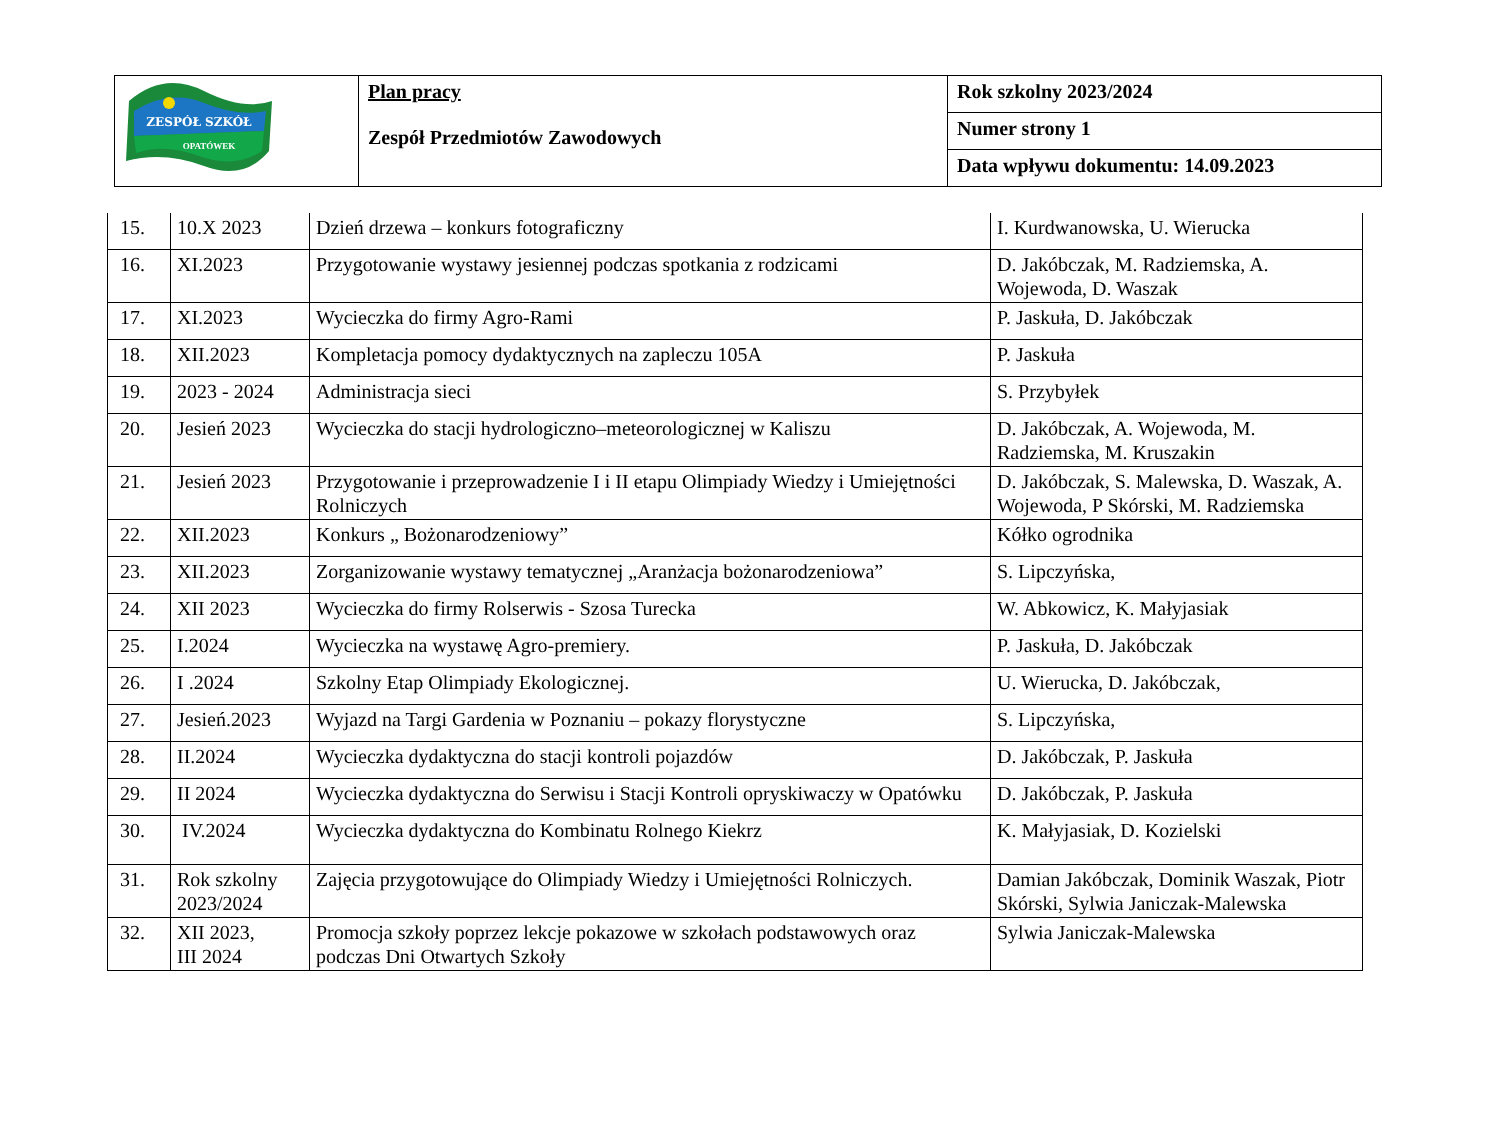| ZESPÓŁ SZKÓŁ OPATÓWEK | Plan pracy Zespół Przedmiotów Zawodowych | Rok szkolny 2023/2024 |
| | | Numer strony 1 |
| | | Data wpływu dokumentu: 14.09.2023 |
| 15. | 10.X 2023 | Dzień drzewa – konkurs fotograficzny | I. Kurdwanowska, U. Wierucka |
| 16. | XI.2023 | Przygotowanie wystawy jesiennej podczas spotkania z rodzicami | D. Jakóbczak, M. Radziemska, A. Wojewoda, D. Waszak |
| 17. | XI.2023 | Wycieczka do firmy Agro-Rami | P. Jaskuła, D. Jakóbczak |
| 18. | XII.2023 | Kompletacja pomocy dydaktycznych na zapleczu 105A | P. Jaskuła |
| 19. | 2023 - 2024 | Administracja sieci | S. Przybyłek |
| 20. | Jesień 2023 | Wycieczka do stacji hydrologiczno–meteorologicznej w Kaliszu | D. Jakóbczak, A. Wojewoda, M. Radziemska, M. Kruszakin |
| 21. | Jesień 2023 | Przygotowanie i przeprowadzenie I i II etapu Olimpiady Wiedzy i Umiejętności Rolniczych | D. Jakóbczak, S. Malewska, D. Waszak, A. Wojewoda, P Skórski, M. Radziemska |
| 22. | XII.2023 | Konkurs „ Bożonarodzeniowy” | Kółko ogrodnika |
| 23. | XII.2023 | Zorganizowanie wystawy tematycznej „Aranżacja bożonarodzeniowa” | S. Lipczyńska, |
| 24. | XII 2023 | Wycieczka do firmy Rolserwis - Szosa Turecka | W. Abkowicz, K. Małyjasiak |
| 25. | I.2024 | Wycieczka na wystawę Agro-premiery. | P. Jaskuła, D. Jakóbczak |
| 26. | I .2024 | Szkolny Etap Olimpiady Ekologicznej. | U. Wierucka, D. Jakóbczak, |
| 27. | Jesień.2023 | Wyjazd na Targi Gardenia w Poznaniu – pokazy florystyczne | S. Lipczyńska, |
| 28. | II.2024 | Wycieczka dydaktyczna do stacji kontroli pojazdów | D. Jakóbczak, P. Jaskuła |
| 29. | II 2024 | Wycieczka dydaktyczna do Serwisu i Stacji Kontroli opryskiwaczy w Opatówku | D. Jakóbczak, P. Jaskuła |
| 30. | IV.2024 | Wycieczka dydaktyczna do Kombinatu Rolnego Kiekrz | K. Małyjasiak, D. Kozielski |
| 31. | Rok szkolny 2023/2024 | Zajęcia przygotowujące do Olimpiady Wiedzy i Umiejętności Rolniczych. | Damian Jakóbczak, Dominik Waszak, Piotr Skórski, Sylwia Janiczak-Malewska |
| 32. | XII 2023, III 2024 | Promocja szkoły poprzez lekcje pokazowe w szkołach podstawowych oraz podczas Dni Otwartych Szkoły | Sylwia Janiczak-Malewska |